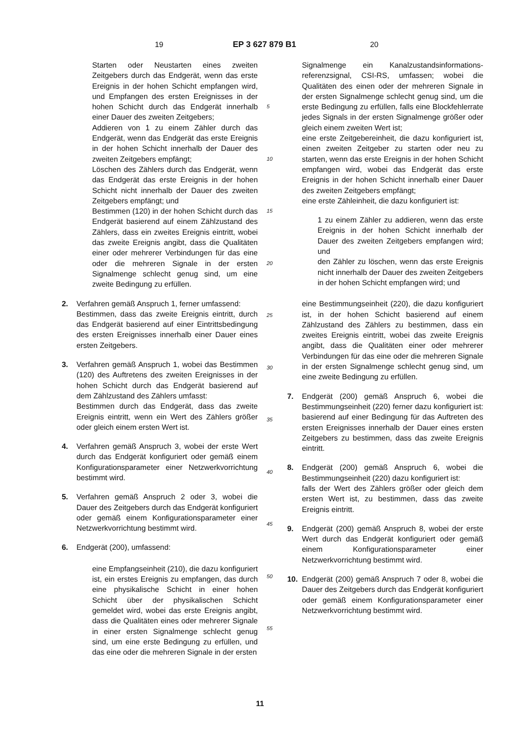19 EP 3 627 879 B1 20
Starten oder Neustarten eines zweiten Zeitgebers durch das Endgerät, wenn das erste Ereignis in der hohen Schicht empfangen wird, und Empfangen des ersten Ereignisses in der hohen Schicht durch das Endgerät innerhalb einer Dauer des zweiten Zeitgebers;
Addieren von 1 zu einem Zähler durch das Endgerät, wenn das Endgerät das erste Ereignis in der hohen Schicht innerhalb der Dauer des zweiten Zeitgebers empfängt;
Löschen des Zählers durch das Endgerät, wenn das Endgerät das erste Ereignis in der hohen Schicht nicht innerhalb der Dauer des zweiten Zeitgebers empfängt; und
Bestimmen (120) in der hohen Schicht durch das Endgerät basierend auf einem Zählzustand des Zählers, dass ein zweites Ereignis eintritt, wobei das zweite Ereignis angibt, dass die Qualitäten einer oder mehrerer Verbindungen für das eine oder die mehreren Signale in der ersten Signalmenge schlecht genug sind, um eine zweite Bedingung zu erfüllen.
2. Verfahren gemäß Anspruch 1, ferner umfassend:
Bestimmen, dass das zweite Ereignis eintritt, durch das Endgerät basierend auf einer Eintrittsbedingung des ersten Ereignisses innerhalb einer Dauer eines ersten Zeitgebers.
3. Verfahren gemäß Anspruch 1, wobei das Bestimmen (120) des Auftretens des zweiten Ereignisses in der hohen Schicht durch das Endgerät basierend auf dem Zählzustand des Zählers umfasst:
Bestimmen durch das Endgerät, dass das zweite Ereignis eintritt, wenn ein Wert des Zählers größer oder gleich einem ersten Wert ist.
4. Verfahren gemäß Anspruch 3, wobei der erste Wert durch das Endgerät konfiguriert oder gemäß einem Konfigurationsparameter einer Netzwerkvorrichtung bestimmt wird.
5. Verfahren gemäß Anspruch 2 oder 3, wobei die Dauer des Zeitgebers durch das Endgerät konfiguriert oder gemäß einem Konfigurationsparameter einer Netzwerkvorrichtung bestimmt wird.
6. Endgerät (200), umfassend:
eine Empfangseinheit (210), die dazu konfiguriert ist, ein erstes Ereignis zu empfangen, das durch eine physikalische Schicht in einer hohen Schicht über der physikalischen Schicht gemeldet wird, wobei das erste Ereignis angibt, dass die Qualitäten eines oder mehrerer Signale in einer ersten Signalmenge schlecht genug sind, um eine erste Bedingung zu erfüllen, und das eine oder die mehreren Signale in der ersten
5
10
15
20
25
30
35
40
45
50
55
Signalmenge ein Kanalzustandsinformations-referenzsignal, CSI-RS, umfassen; wobei die Qualitäten des einen oder der mehreren Signale in der ersten Signalmenge schlecht genug sind, um die erste Bedingung zu erfüllen, falls eine Blockfehlerrate jedes Signals in der ersten Signalmenge größer oder gleich einem zweiten Wert ist;
eine erste Zeitgebereinheit, die dazu konfiguriert ist, einen zweiten Zeitgeber zu starten oder neu zu starten, wenn das erste Ereignis in der hohen Schicht empfangen wird, wobei das Endgerät das erste Ereignis in der hohen Schicht innerhalb einer Dauer des zweiten Zeitgebers empfängt;
eine erste Zähleinheit, die dazu konfiguriert ist:
1 zu einem Zähler zu addieren, wenn das erste Ereignis in der hohen Schicht innerhalb der Dauer des zweiten Zeitgebers empfangen wird; und
den Zähler zu löschen, wenn das erste Ereignis nicht innerhalb der Dauer des zweiten Zeitgebers in der hohen Schicht empfangen wird; und
eine Bestimmungseinheit (220), die dazu konfiguriert ist, in der hohen Schicht basierend auf einem Zählzustand des Zählers zu bestimmen, dass ein zweites Ereignis eintritt, wobei das zweite Ereignis angibt, dass die Qualitäten einer oder mehrerer Verbindungen für das eine oder die mehreren Signale in der ersten Signalmenge schlecht genug sind, um eine zweite Bedingung zu erfüllen.
7. Endgerät (200) gemäß Anspruch 6, wobei die Bestimmungseinheit (220) ferner dazu konfiguriert ist: basierend auf einer Bedingung für das Auftreten des ersten Ereignisses innerhalb der Dauer eines ersten Zeitgebers zu bestimmen, dass das zweite Ereignis eintritt.
8. Endgerät (200) gemäß Anspruch 6, wobei die Bestimmungseinheit (220) dazu konfiguriert ist:
falls der Wert des Zählers größer oder gleich dem ersten Wert ist, zu bestimmen, dass das zweite Ereignis eintritt.
9. Endgerät (200) gemäß Anspruch 8, wobei der erste Wert durch das Endgerät konfiguriert oder gemäß einem Konfigurationsparameter einer Netzwerkvorrichtung bestimmt wird.
10. Endgerät (200) gemäß Anspruch 7 oder 8, wobei die Dauer des Zeitgebers durch das Endgerät konfiguriert oder gemäß einem Konfigurationsparameter einer Netzwerkvorrichtung bestimmt wird.
11